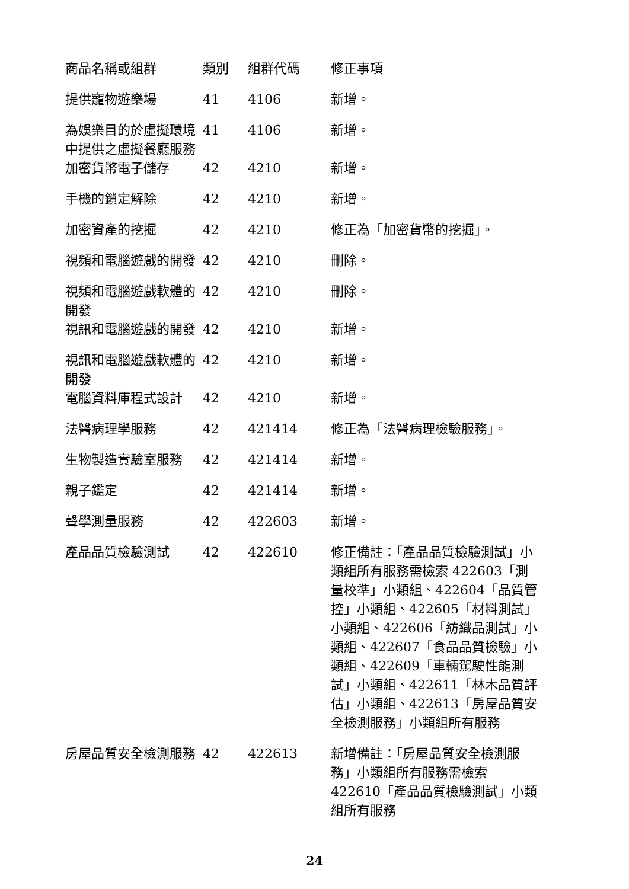| 商品名稱或組群 | 類別 | 組群代碼 | 修正事項 |
| --- | --- | --- | --- |
| 提供寵物遊樂場 | 41 | 4106 | 新增。 |
| 為娛樂目的於虛擬環境中提供之虛擬餐廳服務 | 41 | 4106 | 新增。 |
| 加密貨幣電子儲存 | 42 | 4210 | 新增。 |
| 手機的鎖定解除 | 42 | 4210 | 新增。 |
| 加密資產的挖掘 | 42 | 4210 | 修正為「加密貨幣的挖掘」。 |
| 視頻和電腦遊戲的開發 | 42 | 4210 | 刪除。 |
| 視頻和電腦遊戲軟體的開發 | 42 | 4210 | 刪除。 |
| 視訊和電腦遊戲的開發 | 42 | 4210 | 新增。 |
| 視訊和電腦遊戲軟體的開發 | 42 | 4210 | 新增。 |
| 電腦資料庫程式設計 | 42 | 4210 | 新增。 |
| 法醫病理學服務 | 42 | 421414 | 修正為「法醫病理檢驗服務」。 |
| 生物製造實驗室服務 | 42 | 421414 | 新增。 |
| 親子鑑定 | 42 | 421414 | 新增。 |
| 聲學測量服務 | 42 | 422603 | 新增。 |
| 產品品質檢驗測試 | 42 | 422610 | 修正備註：「產品品質檢驗測試」小類組所有服務需檢索 422603「測量校準」小類組、422604「品質管控」小類組、422605「材料測試」小類組、422606「紡織品測試」小類組、422607「食品品質檢驗」小類組、422609「車輛駕駛性能測試」小類組、422611「林木品質評估」小類組、422613「房屋品質安全檢測服務」小類組所有服務 |
| 房屋品質安全檢測服務 | 42 | 422613 | 新增備註：「房屋品質安全檢測服務」小類組所有服務需檢索 422610「產品品質檢驗測試」小類組所有服務 |
24